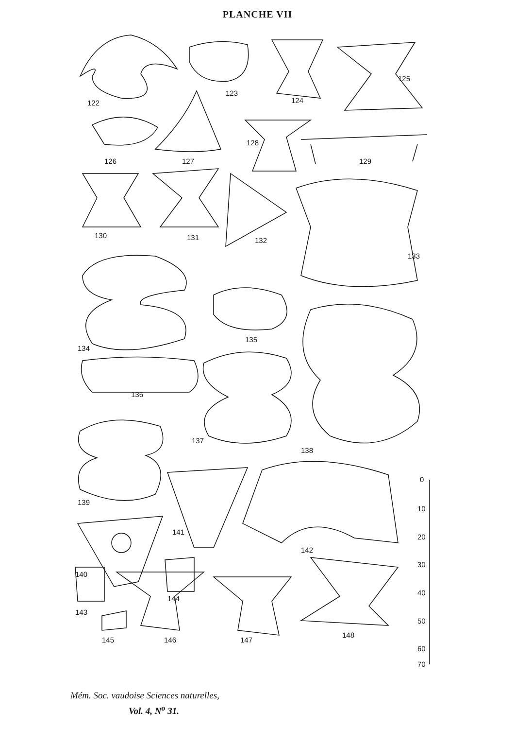PLANCHE VII
122
123
124
125
126
127
128
129
130
131
132
133
134
135
136
137
138
139
141
142
140
144
143
145
146
147
148
0
10
20
30
40
50
60
70
Mém. Soc. vaudoise Sciences naturelles,
Vol. 4, N<sup>o</sup> 31.